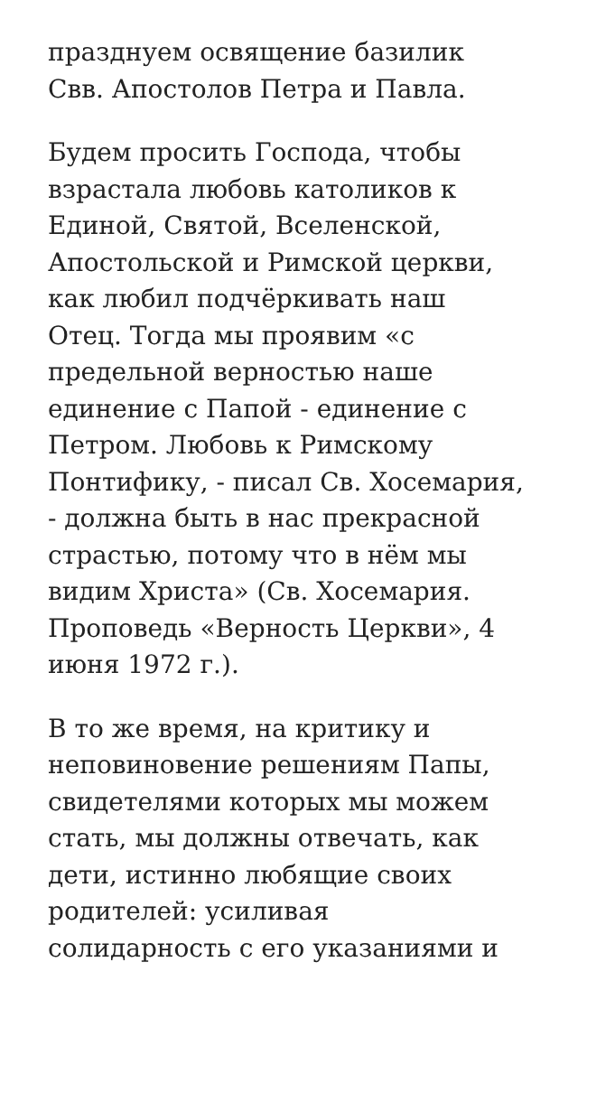празднуем освящение базилик
Свв. Апостолов Петра и Павла.
Будем просить Господа, чтобы
взрастала любовь католиков к
Единой, Святой, Вселенской,
Апостольской и Римской церкви,
как любил подчёркивать наш
Отец. Тогда мы проявим «с
предельной верностью наше
единение с Папой - единение с
Петром. Любовь к Римскому
Понтифику, - писал Св. Хосемария,
- должна быть в нас прекрасной
страстью, потому что в нём мы
видим Христа» (Св. Хосемария.
Проповедь «Верность Церкви», 4
июня 1972 г.).
В то же время, на критику и
неповиновение решениям Папы,
свидетелями которых мы можем
стать, мы должны отвечать, как
дети, истинно любящие своих
родителей: усиливая
солидарность с его указаниями и